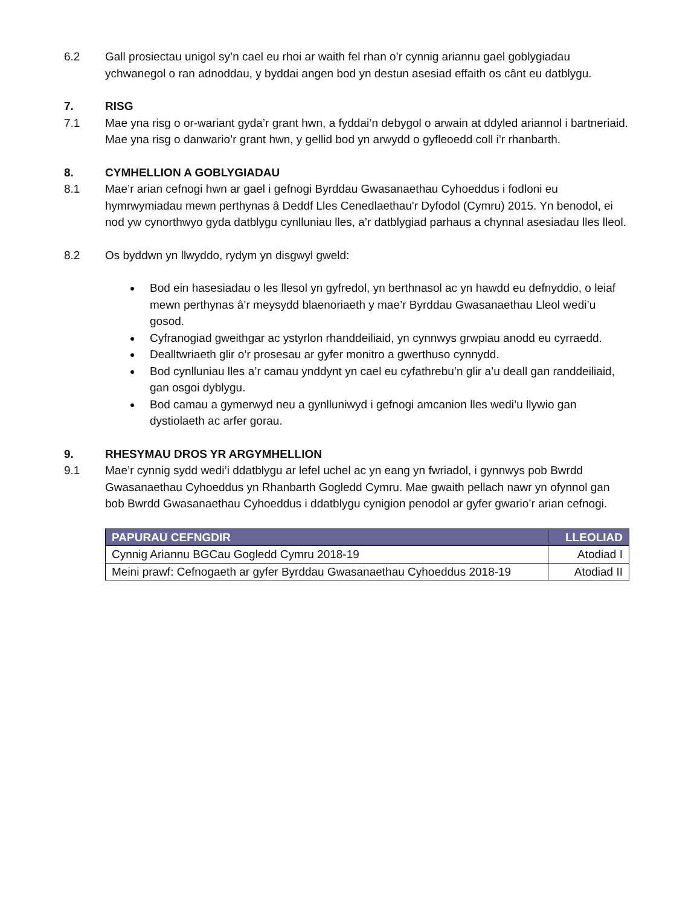6.2 Gall prosiectau unigol sy’n cael eu rhoi ar waith fel rhan o’r cynnig ariannu gael goblygiadau ychwanegol o ran adnoddau, y byddai angen bod yn destun asesiad effaith os cânt eu datblygu.
7. RISG
7.1 Mae yna risg o or-wariant gyda’r grant hwn, a fyddai’n debygol o arwain at ddyled ariannol i bartneriaid.
Mae yna risg o danwario’r grant hwn, y gellid bod yn arwydd o gyfleoedd coll i’r rhanbarth.
8. CYMHELLION A GOBLYGIADAU
8.1 Mae’r arian cefnogi hwn ar gael i gefnogi Byrddau Gwasanaethau Cyhoeddus i fodloni eu hymrwymiadau mewn perthynas â Deddf Lles Cenedlaethau'r Dyfodol (Cymru) 2015. Yn benodol, ei nod yw cynorthwyo gyda datblygu cynlluniau lles, a’r datblygiad parhaus a chynnal asesiadau lles lleol.
8.2 Os byddwn yn llwyddo, rydym yn disgwyl gweld:
Bod ein hasesiadau o les llesol yn gyfredol, yn berthnasol ac yn hawdd eu defnyddio, o leiaf mewn perthynas â’r meysydd blaenoriaeth y mae’r Byrddau Gwasanaethau Lleol wedi’u gosod.
Cyfranogiad gweithgar ac ystyrlon rhanddeiliaid, yn cynnwys grwpiau anodd eu cyrraedd.
Dealltwriaeth glir o’r prosesau ar gyfer monitro a gwerthuso cynnydd.
Bod cynlluniau lles a’r camau ynddynt yn cael eu cyfathrebu’n glir a’u deall gan randdeiliaid, gan osgoi dyblygu.
Bod camau a gymerwyd neu a gynlluniwyd i gefnogi amcanion lles wedi’u llywio gan dystiolaeth ac arfer gorau.
9. RHESYMAU DROS YR ARGYMHELLION
9.1 Mae’r cynnig sydd wedi’i ddatblygu ar lefel uchel ac yn eang yn fwriadol, i gynnwys pob Bwrdd Gwasanaethau Cyhoeddus yn Rhanbarth Gogledd Cymru. Mae gwaith pellach nawr yn ofynnol gan bob Bwrdd Gwasanaethau Cyhoeddus i ddatblygu cynigion penodol ar gyfer gwario’r arian cefnogi.
| PAPURAU CEFNGDIR | LLEOLIAD |
| --- | --- |
| Cynnig Ariannu BGCau Gogledd Cymru 2018-19 | Atodiad I |
| Meini prawf: Cefnogaeth ar gyfer Byrddau Gwasanaethau Cyhoeddus 2018-19 | Atodiad II |